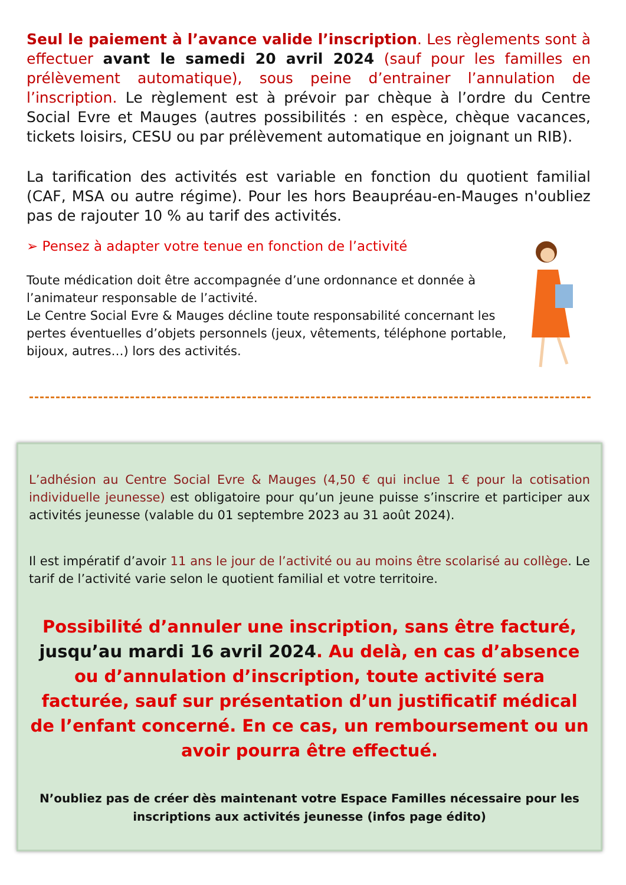Seul le paiement à l’avance valide l’inscription. Les règlements sont à effectuer avant le samedi 20 avril 2024 (sauf pour les familles en prélèvement automatique), sous peine d’entrainer l’annulation de l’inscription. Le règlement est à prévoir par chèque à l’ordre du Centre Social Evre et Mauges (autres possibilités : en espèce, chèque vacances, tickets loisirs, CESU ou par prélèvement automatique en joignant un RIB).
La tarification des activités est variable en fonction du quotient familial (CAF, MSA ou autre régime). Pour les hors Beaupréau-en-Mauges n'oubliez pas de rajouter 10 % au tarif des activités.
➢ Pensez à adapter votre tenue en fonction de l’activité
Toute médication doit être accompagnée d’une ordonnance et donnée à l’animateur responsable de l’activité.
Le Centre Social Evre & Mauges décline toute responsabilité concernant les pertes éventuelles d’objets personnels (jeux, vêtements, téléphone portable, bijoux, autres…) lors des activités.
L’adhésion au Centre Social Evre & Mauges (4,50 € qui inclue 1 € pour la cotisation individuelle jeunesse) est obligatoire pour qu’un jeune puisse s’inscrire et participer aux activités jeunesse (valable du 01 septembre 2023 au 31 août 2024).
Il est impératif d’avoir 11 ans le jour de l’activité ou au moins être scolarisé au collège. Le tarif de l’activité varie selon le quotient familial et votre territoire.
Possibilité d’annuler une inscription, sans être facturé, jusqu’au mardi 16 avril 2024. Au delà, en cas d’absence ou d’annulation d’inscription, toute activité sera facturée, sauf sur présentation d’un justificatif médical de l’enfant concerné. En ce cas, un remboursement ou un avoir pourra être effectué.
N’oubliez pas de créer dès maintenant votre Espace Familles nécessaire pour les inscriptions aux activités jeunesse (infos page édito)